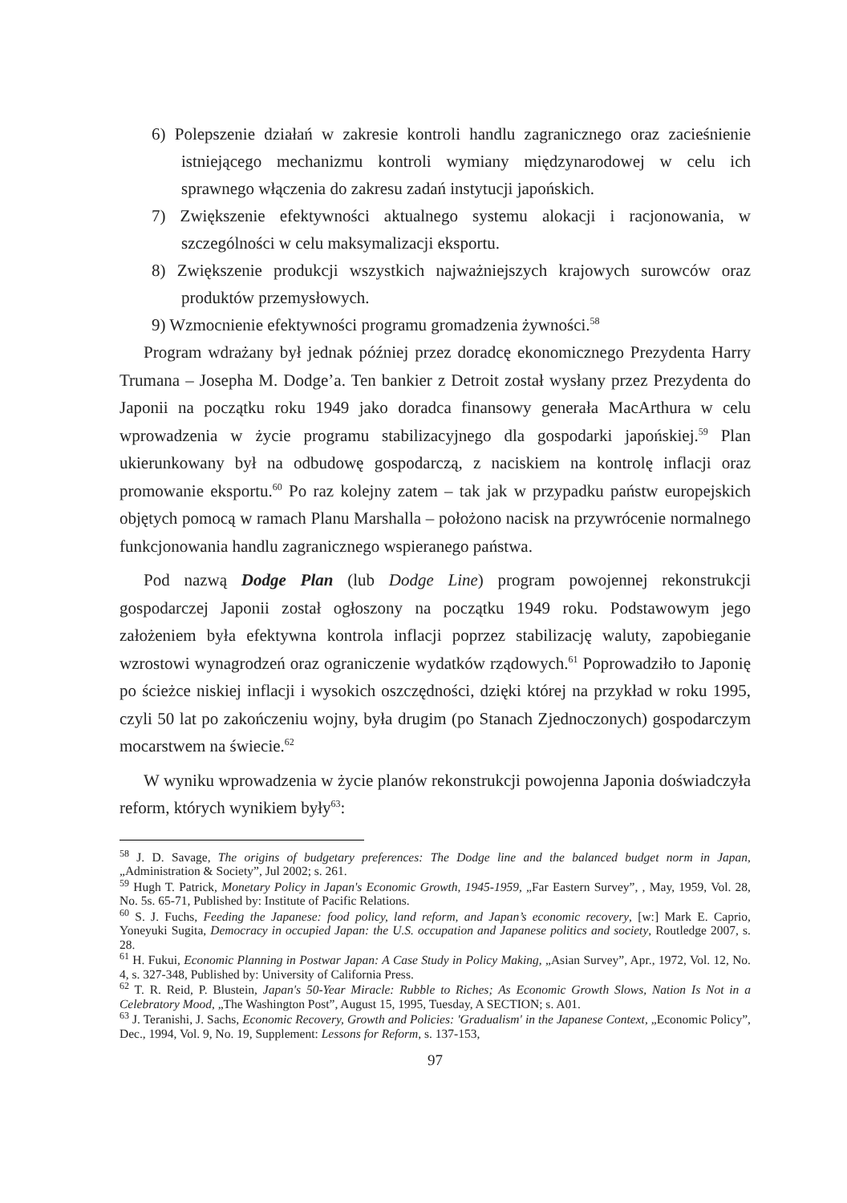6) Polepszenie działań w zakresie kontroli handlu zagranicznego oraz zacieśnienie istniejącego mechanizmu kontroli wymiany międzynarodowej w celu ich sprawnego włączenia do zakresu zadań instytucji japońskich.
7) Zwiększenie efektywności aktualnego systemu alokacji i racjonowania, w szczególności w celu maksymalizacji eksportu.
8) Zwiększenie produkcji wszystkich najważniejszych krajowych surowców oraz produktów przemysłowych.
9) Wzmocnienie efektywności programu gromadzenia żywności.<sup>58</sup>
Program wdrażany był jednak później przez doradcę ekonomicznego Prezydenta Harry Trumana – Josepha M. Dodge’a. Ten bankier z Detroit został wysłany przez Prezydenta do Japonii na początku roku 1949 jako doradca finansowy generała MacArthura w celu wprowadzenia w życie programu stabilizacyjnego dla gospodarki japońskiej.<sup>59</sup> Plan ukierunkowany był na odbudowę gospodarczą, z naciskiem na kontrolę inflacji oraz promowanie eksportu.<sup>60</sup> Po raz kolejny zatem – tak jak w przypadku państw europejskich objętych pomocą w ramach Planu Marshalla – położono nacisk na przywrócenie normalnego funkcjonowania handlu zagranicznego wspieranego państwa.
Pod nazwą Dodge Plan (lub Dodge Line) program powojennej rekonstrukcji gospodarczej Japonii został ogłoszony na początku 1949 roku. Podstawowym jego założeniem była efektywna kontrola inflacji poprzez stabilizację waluty, zapobieganie wzrostowi wynagrodzeń oraz ograniczenie wydatków rządowych.<sup>61</sup> Poprowadziło to Japonię po ścieżce niskiej inflacji i wysokich oszczędności, dzięki której na przykład w roku 1995, czyli 50 lat po zakończeniu wojny, była drugim (po Stanach Zjednoczonych) gospodarczym mocarstwem na świecie.<sup>62</sup>
W wyniku wprowadzenia w życie planów rekonstrukcji powojenna Japonia doświadczyła reform, których wynikiem były<sup>63</sup>:
<sup>58</sup> J. D. Savage, The origins of budgetary preferences: The Dodge line and the balanced budget norm in Japan, „Administration & Society”, Jul 2002; s. 261.
<sup>59</sup> Hugh T. Patrick, Monetary Policy in Japan's Economic Growth, 1945-1959, „Far Eastern Survey”, , May, 1959, Vol. 28, No. 5s. 65-71, Published by: Institute of Pacific Relations.
<sup>60</sup> S. J. Fuchs, Feeding the Japanese: food policy, land reform, and Japan’s economic recovery, [w:] Mark E. Caprio, Yoneyuki Sugita, Democracy in occupied Japan: the U.S. occupation and Japanese politics and society, Routledge 2007, s. 28.
<sup>61</sup> H. Fukui, Economic Planning in Postwar Japan: A Case Study in Policy Making, „Asian Survey”, Apr., 1972, Vol. 12, No. 4, s. 327-348, Published by: University of California Press.
<sup>62</sup> T. R. Reid, P. Blustein, Japan's 50-Year Miracle: Rubble to Riches; As Economic Growth Slows, Nation Is Not in a Celebratory Mood, „The Washington Post”, August 15, 1995, Tuesday, A SECTION; s. A01.
<sup>63</sup> J. Teranishi, J. Sachs, Economic Recovery, Growth and Policies: 'Gradualism' in the Japanese Context, „Economic Policy”, Dec., 1994, Vol. 9, No. 19, Supplement: Lessons for Reform, s. 137-153,
97